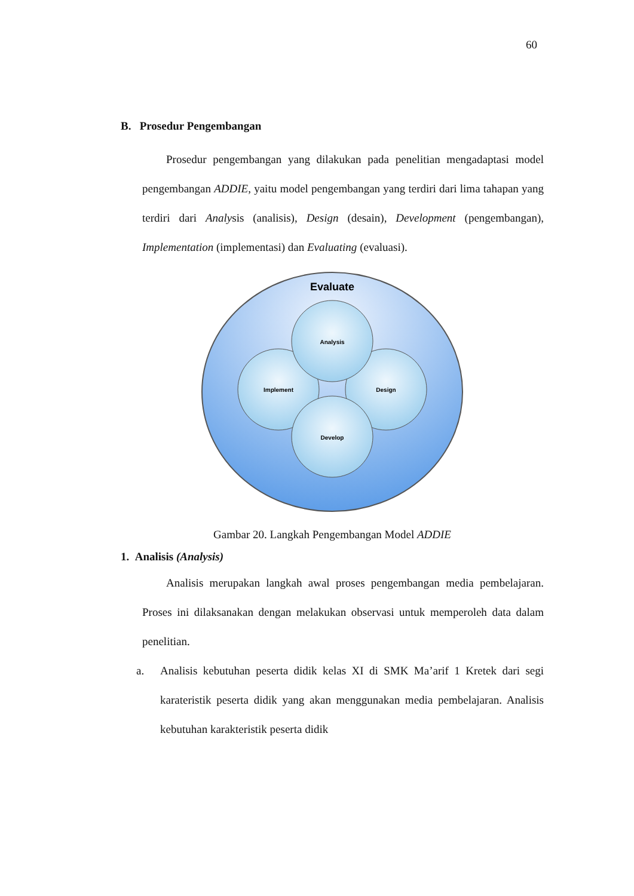60
B. Prosedur Pengembangan
Prosedur pengembangan yang dilakukan pada penelitian mengadaptasi model pengembangan ADDIE, yaitu model pengembangan yang terdiri dari lima tahapan yang terdiri dari Analysis (analisis), Design (desain), Development (pengembangan), Implementation (implementasi) dan Evaluating (evaluasi).
Evaluate
Analysis
Implement
Design
Develop
Gambar 20. Langkah Pengembangan Model ADDIE
1. Analisis (Analysis)
Analisis merupakan langkah awal proses pengembangan media pembelajaran. Proses ini dilaksanakan dengan melakukan observasi untuk memperoleh data dalam penelitian.
a. Analisis kebutuhan peserta didik kelas XI di SMK Ma’arif 1 Kretek dari segi karateristik peserta didik yang akan menggunakan media pembelajaran. Analisis kebutuhan karakteristik peserta didik